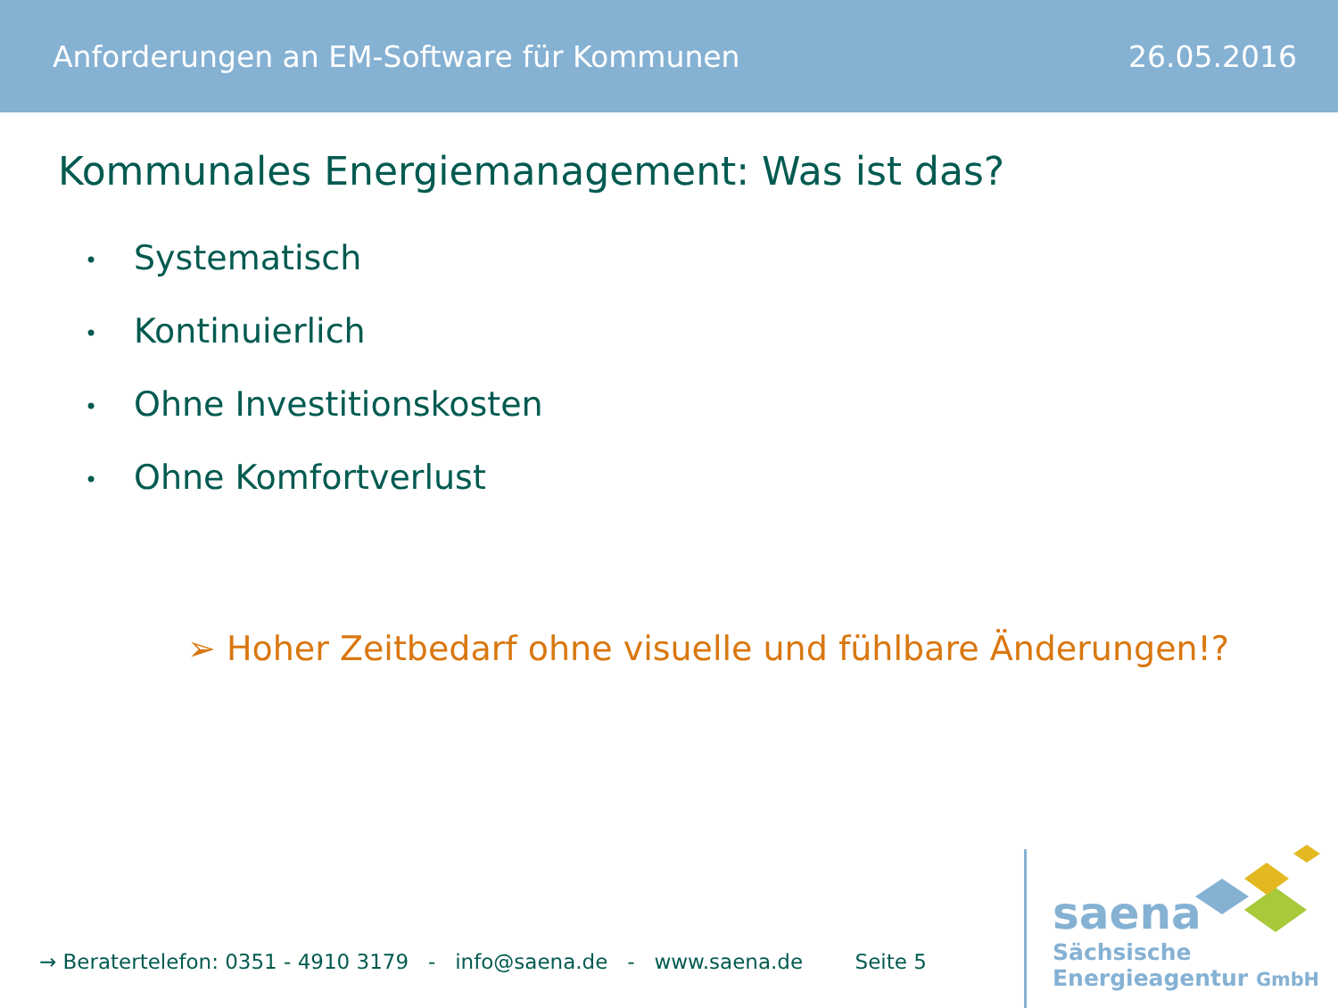Anforderungen an EM-Software für Kommunen 26.05.2016
Kommunales Energiemanagement: Was ist das?
• Systematisch
• Kontinuierlich
• Ohne Investitionskosten
• Ohne Komfortverlust
➢ Hoher Zeitbedarf ohne visuelle und fühlbare Änderungen!?
→ Beratertelefon: 0351 - 4910 3179 - info@saena.de - www.saena.de Seite 5
saena
Sächsische
Energieagentur GmbH